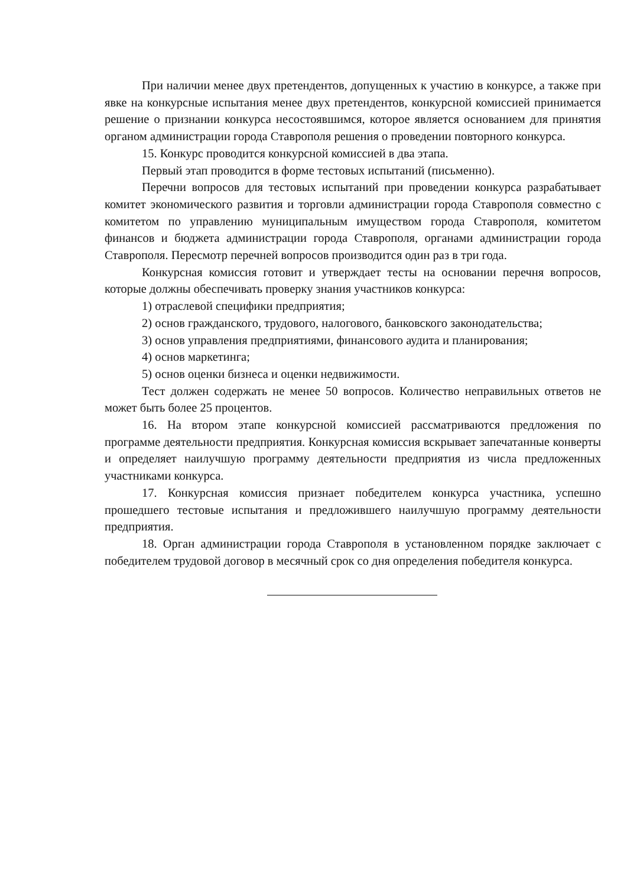При наличии менее двух претендентов, допущенных к участию в конкурсе, а также при явке на конкурсные испытания менее двух претендентов, конкурсной комиссией принимается решение о признании конкурса несостоявшимся, которое является основанием для принятия органом администрации города Ставрополя решения о проведении повторного конкурса.
15. Конкурс проводится конкурсной комиссией в два этапа.
Первый этап проводится в форме тестовых испытаний (письменно).
Перечни вопросов для тестовых испытаний при проведении конкурса разрабатывает комитет экономического развития и торговли администрации города Ставрополя совместно с комитетом по управлению муниципальным имуществом города Ставрополя, комитетом финансов и бюджета администрации города Ставрополя, органами администрации города Ставрополя. Пересмотр перечней вопросов производится один раз в три года.
Конкурсная комиссия готовит и утверждает тесты на основании перечня вопросов, которые должны обеспечивать проверку знания участников конкурса:
1) отраслевой специфики предприятия;
2) основ гражданского, трудового, налогового, банковского законодательства;
3) основ управления предприятиями, финансового аудита и планирования;
4) основ маркетинга;
5) основ оценки бизнеса и оценки недвижимости.
Тест должен содержать не менее 50 вопросов. Количество неправильных ответов не может быть более 25 процентов.
16. На втором этапе конкурсной комиссией рассматриваются предложения по программе деятельности предприятия. Конкурсная комиссия вскрывает запечатанные конверты и определяет наилучшую программу деятельности предприятия из числа предложенных участниками конкурса.
17. Конкурсная комиссия признает победителем конкурса участника, успешно прошедшего тестовые испытания и предложившего наилучшую программу деятельности предприятия.
18. Орган администрации города Ставрополя в установленном порядке заключает с победителем трудовой договор в месячный срок со дня определения победителя конкурса.